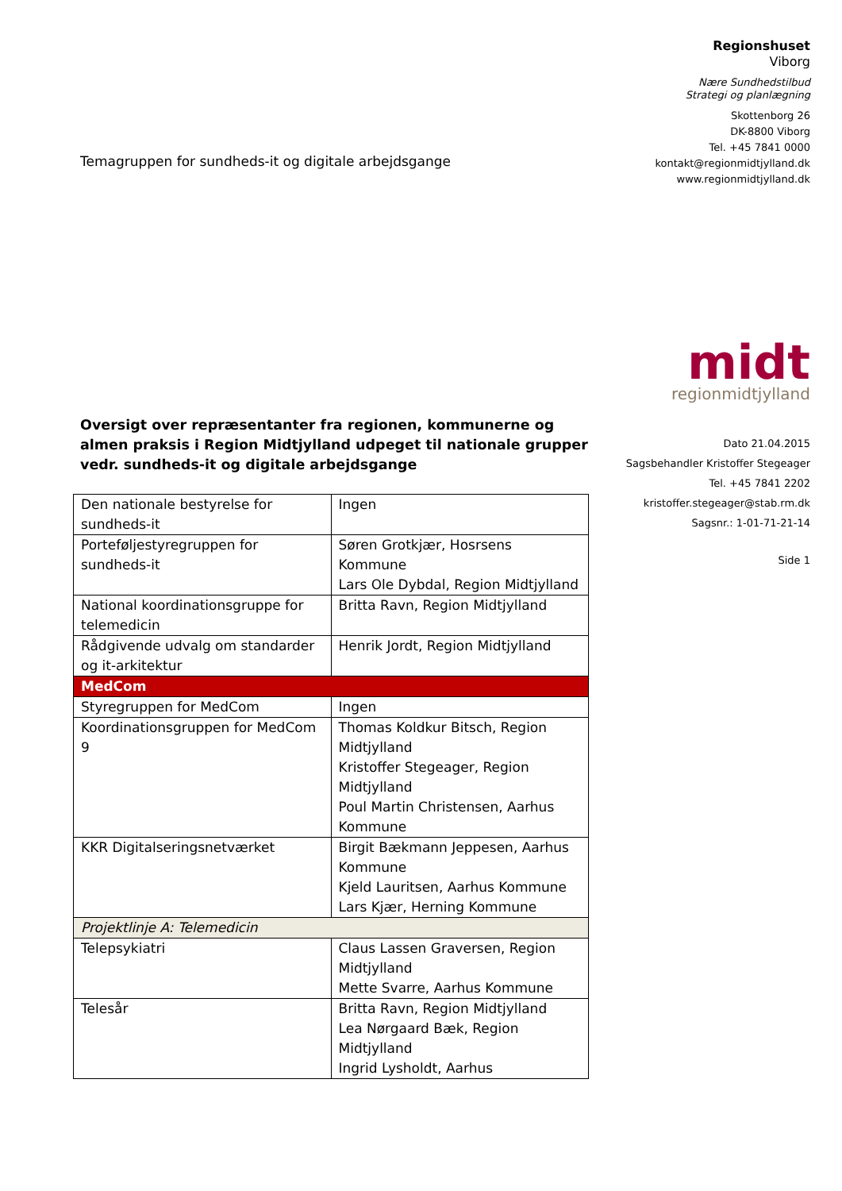Temagruppen for sundheds-it og digitale arbejdsgange
Oversigt over repræsentanter fra regionen, kommunerne og almen praksis i Region Midtjylland udpeget til nationale grupper vedr. sundheds-it og digitale arbejdsgange
| Den nationale bestyrelse for sundheds-it | Ingen |
| Porteføljestyregruppen for sundheds-it | Søren Grotkjær, Hosrsens Kommune Lars Ole Dybdal, Region Midtjylland |
| National koordinationsgruppe for telemedicin | Britta Ravn, Region Midtjylland |
| Rådgivende udvalg om standarder og it-arkitektur | Henrik Jordt, Region Midtjylland |
| MedCom | |
| Styregruppen for MedCom | Ingen |
| Koordinationsgruppen for MedCom 9 | Thomas Koldkur Bitsch, Region Midtjylland Kristoffer Stegeager, Region Midtjylland Poul Martin Christensen, Aarhus Kommune |
| KKR Digitalseringsnetværket | Birgit Bækmann Jeppesen, Aarhus Kommune Kjeld Lauritsen, Aarhus Kommune Lars Kjær, Herning Kommune |
| Projektlinje A: Telemedicin | |
| Telepsykiatri | Claus Lassen Graversen, Region Midtjylland Mette Svarre, Aarhus Kommune |
| Telesår | Britta Ravn, Region Midtjylland Lea Nørgaard Bæk, Region Midtjylland Ingrid Lysholdt, Aarhus |
Regionshuset
Viborg
Nære Sundhedstilbud
Strategi og planlægning
Skottenborg 26
DK-8800 Viborg
Tel. +45 7841 0000
kontakt@regionmidtjylland.dk
www.regionmidtjylland.dk
midt
regionmidtjylland
Dato 21.04.2015
Sagsbehandler Kristoffer Stegeager
Tel. +45 7841 2202
kristoffer.stegeager@stab.rm.dk
Sagsnr.: 1-01-71-21-14
Side 1